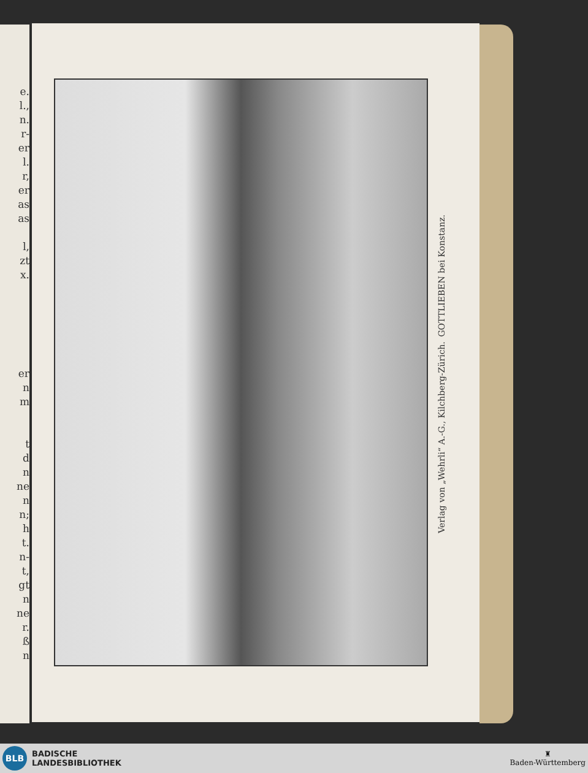e.
l.,
n.
r-
er
l.
r,
er
as
as
l,
zt
x.
er
n
m
t
d
n
ne
n
n;
h
t.
n-
t,
gt
n
ne
r.
ß
n
GOTTLIEBEN bei Konstanz.
Verlag von „Wehrli“ A.-G., Kilchberg-Zürich.
BLB
BADISCHE
LANDESBIBLIOTHEK
♜
Baden-Württemberg